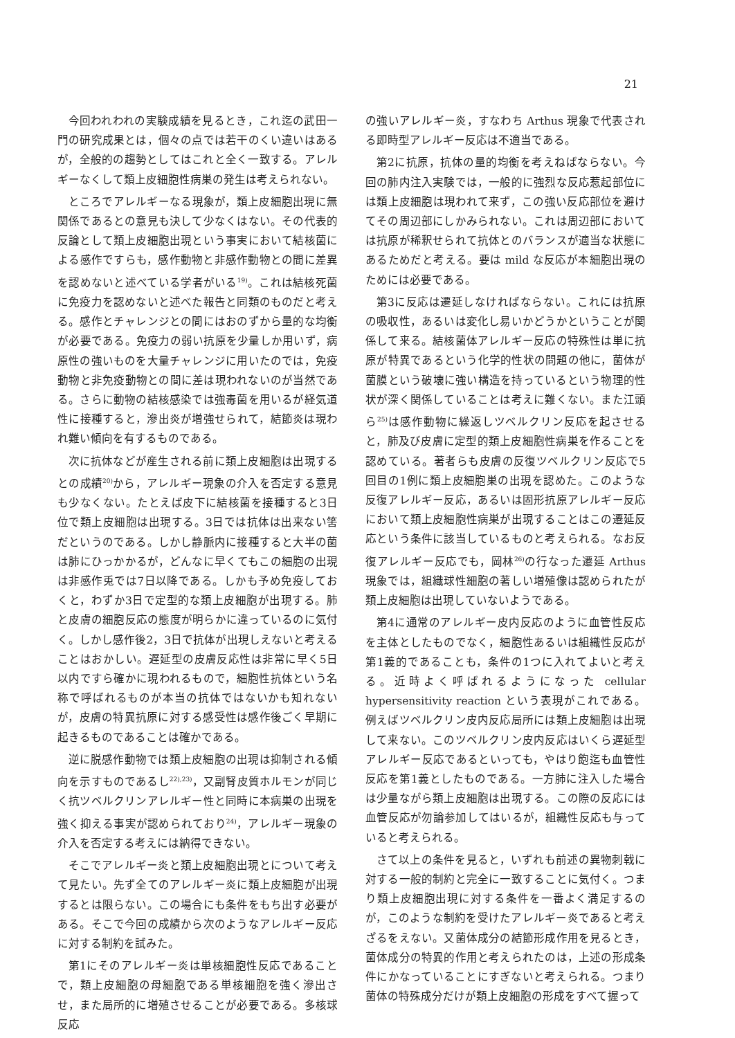21
今回われわれの実験成績を見るとき，これ迄の武田一門の研究成果とは，個々の点では若干のくい違いはあるが，全般的の趨勢としてはこれと全く一致する。アレルギーなくして類上皮細胞性病巣の発生は考えられない。
ところでアレルギーなる現象が，類上皮細胞出現に無関係であるとの意見も決して少なくはない。その代表的反論として類上皮細胞出現という事実において結核菌による感作ですらも，感作動物と非感作動物との間に差異を認めないと述べている学者がいる<sup>19)</sup>。これは結核死菌に免疫力を認めないと述べた報告と同類のものだと考える。感作とチャレンジとの間にはおのずから量的な均衡が必要である。免疫力の弱い抗原を少量しか用いず，病原性の強いものを大量チャレンジに用いたのでは，免疫動物と非免疫動物との間に差は現われないのが当然である。さらに動物の結核感染では強毒菌を用いるが経気道性に接種すると，滲出炎が増強せられて，結節炎は現われ難い傾向を有するものである。
次に抗体などが産生される前に類上皮細胞は出現するとの成績<sup>20)</sup>から，アレルギー現象の介入を否定する意見も少なくない。たとえば皮下に結核菌を接種すると3日位で類上皮細胞は出現する。3日では抗体は出来ない筈だというのである。しかし静脈内に接種すると大半の菌は肺にひっかかるが，どんなに早くてもこの細胞の出現は非感作兎では7日以降である。しかも予め免疫しておくと，わずか3日で定型的な類上皮細胞が出現する。肺と皮膚の細胞反応の態度が明らかに違っているのに気付く。しかし感作後2，3日で抗体が出現しえないと考えることはおかしい。遅延型の皮膚反応性は非常に早く5日以内ですら確かに現われるもので，細胞性抗体という名称で呼ばれるものが本当の抗体ではないかも知れないが，皮膚の特異抗原に対する感受性は感作後ごく早期に起きるものであることは確かである。
逆に脱感作動物では類上皮細胞の出現は抑制される傾向を示すものであるし<sup>22),23)</sup>，又副腎皮質ホルモンが同じく抗ツベルクリンアレルギー性と同時に本病巣の出現を強く抑える事実が認められており<sup>24)</sup>，アレルギー現象の介入を否定する考えには納得できない。
そこでアレルギー炎と類上皮細胞出現とについて考えて見たい。先ず全てのアレルギー炎に類上皮細胞が出現するとは限らない。この場合にも条件をもち出す必要がある。そこで今回の成績から次のようなアレルギー反応に対する制約を試みた。
第1にそのアレルギー炎は単核細胞性反応であることで，類上皮細胞の母細胞である単核細胞を強く滲出させ，また局所的に増殖させることが必要である。多核球反応
の強いアレルギー炎，すなわち Arthus 現象で代表される即時型アレルギー反応は不適当である。
第2に抗原，抗体の量的均衡を考えねばならない。今回の肺内注入実験では，一般的に強烈な反応惹起部位には類上皮細胞は現われて来ず，この強い反応部位を避けてその周辺部にしかみられない。これは周辺部においては抗原が稀釈せられて抗体とのバランスが適当な状態にあるためだと考える。要は mild な反応が本細胞出現のためには必要である。
第3に反応は遷延しなければならない。これには抗原の吸収性，あるいは変化し易いかどうかということが関係して来る。結核菌体アレルギー反応の特殊性は単に抗原が特異であるという化学的性状の問題の他に，菌体が菌膜という破壊に強い構造を持っているという物理的性状が深く関係していることは考えに難くない。また江頭ら<sup>25)</sup>は感作動物に繰返しツベルクリン反応を起させると，肺及び皮膚に定型的類上皮細胞性病巣を作ることを認めている。著者らも皮膚の反復ツベルクリン反応で5回目の1例に類上皮細胞巣の出現を認めた。このような反復アレルギー反応，あるいは固形抗原アレルギー反応において類上皮細胞性病巣が出現することはこの遷延反応という条件に該当しているものと考えられる。なお反復アレルギー反応でも，岡林<sup>26)</sup>の行なった遷延 Arthus 現象では，組織球性細胞の著しい増殖像は認められたが類上皮細胞は出現していないようである。
第4に通常のアレルギー皮内反応のように血管性反応を主体としたものでなく，細胞性あるいは組織性反応が第1義的であることも，条件の1つに入れてよいと考える。近時よく呼ばれるようになった cellular hypersensitivity reaction という表現がこれである。例えばツベルクリン皮内反応局所には類上皮細胞は出現して来ない。このツベルクリン皮内反応はいくら遅延型アレルギー反応であるといっても，やはり飽迄も血管性反応を第1義としたものである。一方肺に注入した場合は少量ながら類上皮細胞は出現する。この際の反応には血管反応が勿論参加してはいるが，組織性反応も与っていると考えられる。
さて以上の条件を見ると，いずれも前述の異物刺戟に対する一般的制約と完全に一致することに気付く。つまり類上皮細胞出現に対する条件を一番よく満足するのが，このような制約を受けたアレルギー炎であると考えざるをえない。又菌体成分の結節形成作用を見るとき，菌体成分の特異的作用と考えられたのは，上述の形成条件にかなっていることにすぎないと考えられる。つまり菌体の特殊成分だけが類上皮細胞の形成をすべて握って